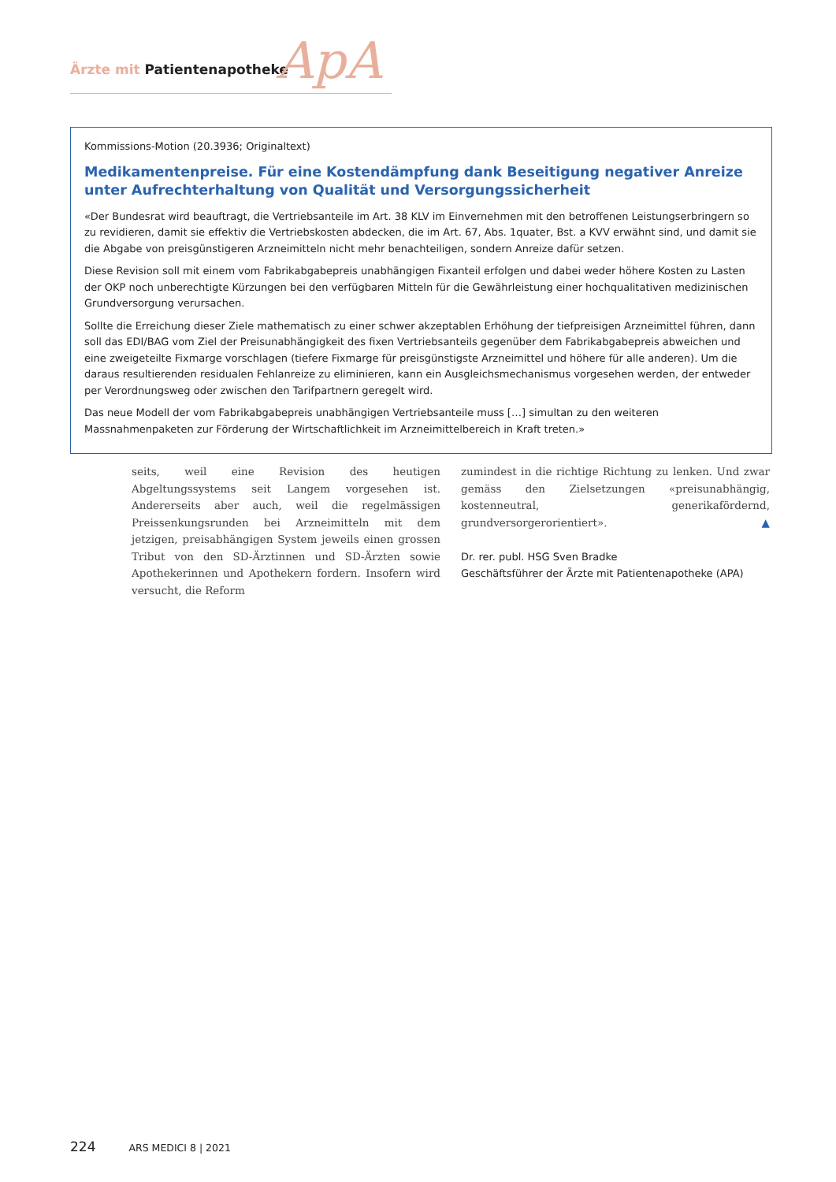Ärzte mit Patientenapotheke ApA
Kommissions-Motion (20.3936; Originaltext)
Medikamentenpreise. Für eine Kostendämpfung dank Beseitigung negativer Anreize unter Aufrechterhaltung von Qualität und Versorgungssicherheit
«Der Bundesrat wird beauftragt, die Vertriebsanteile im Art. 38 KLV im Einvernehmen mit den betroffenen Leistungserbringern so zu revidieren, damit sie effektiv die Vertriebskosten abdecken, die im Art. 67, Abs. 1quater, Bst. a KVV erwähnt sind, und damit sie die Abgabe von preisgünstigeren Arzneimitteln nicht mehr benachteiligen, sondern Anreize dafür setzen.
Diese Revision soll mit einem vom Fabrikabgabepreis unabhängigen Fixanteil erfolgen und dabei weder höhere Kosten zu Lasten der OKP noch unberechtigte Kürzungen bei den verfügbaren Mitteln für die Gewährleistung einer hochqualitativen medizinischen Grundversorgung verursachen.
Sollte die Erreichung dieser Ziele mathematisch zu einer schwer akzeptablen Erhöhung der tiefpreisigen Arzneimittel führen, dann soll das EDI/BAG vom Ziel der Preisunabhängigkeit des fixen Vertriebsanteils gegenüber dem Fabrikabgabepreis abweichen und eine zweigeteilte Fixmarge vorschlagen (tiefere Fixmarge für preisgünstigste Arzneimittel und höhere für alle anderen). Um die daraus resultierenden residualen Fehlanreize zu eliminieren, kann ein Ausgleichsmechanismus vorgesehen werden, der entweder per Verordnungsweg oder zwischen den Tarifpartnern geregelt wird.
Das neue Modell der vom Fabrikabgabepreis unabhängigen Vertriebsanteile muss […] simultan zu den weiteren Massnahmenpaketen zur Förderung der Wirtschaftlichkeit im Arzneimittelbereich in Kraft treten.»
seits, weil eine Revision des heutigen Abgeltungssystems seit Langem vorgesehen ist. Andererseits aber auch, weil die regelmässigen Preissenkungsrunden bei Arzneimitteln mit dem jetzigen, preisabhängigen System jeweils einen grossen Tribut von den SD-Ärztinnen und SD-Ärzten sowie Apothekerinnen und Apothekern fordern. Insofern wird versucht, die Reform
zumindest in die richtige Richtung zu lenken. Und zwar gemäss den Zielsetzungen «preisunabhängig, kostenneutral, generikafördernd, grundversorgerorientiert». ▲
Dr. rer. publ. HSG Sven Bradke
Geschäftsführer der Ärzte mit Patientenapotheke (APA)
224 ARS MEDICI 8 | 2021